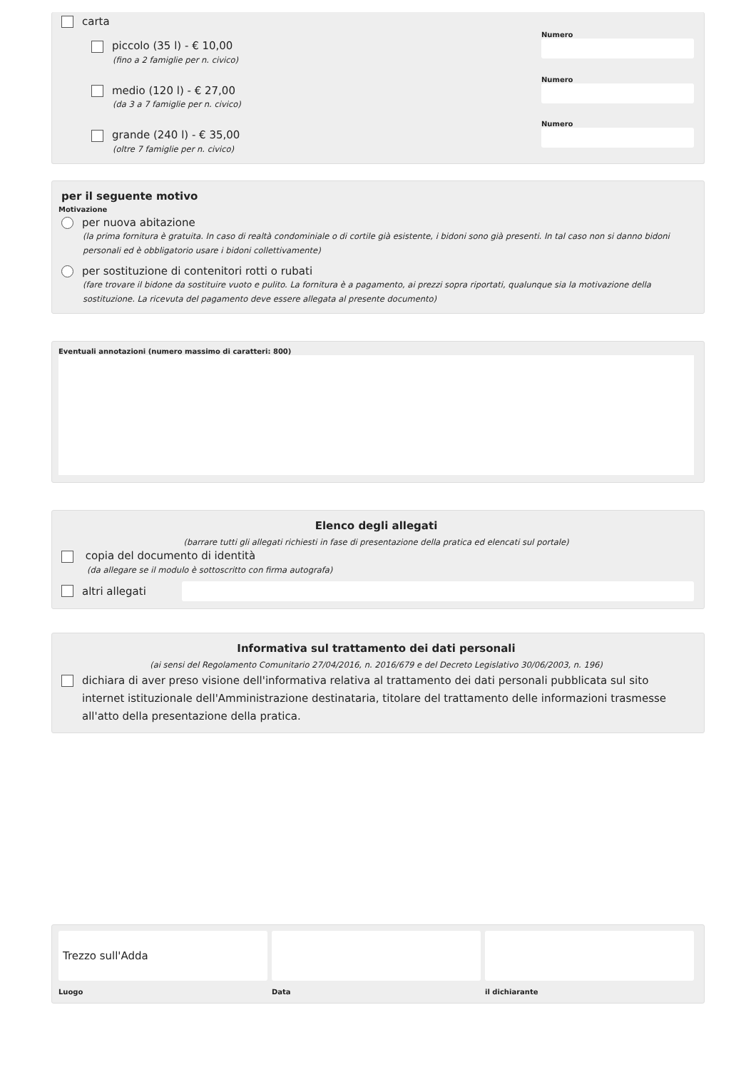carta
piccolo (35 l) - € 10,00
(fino a 2 famiglie per n. civico)
Numero
medio (120 l) - € 27,00
(da 3 a 7 famiglie per n. civico)
Numero
grande (240 l) - € 35,00
(oltre 7 famiglie per n. civico)
Numero
per il seguente motivo
Motivazione
per nuova abitazione
(la prima fornitura è gratuita. In caso di realtà condominiale o di cortile già esistente, i bidoni sono già presenti. In tal caso non si danno bidoni personali ed è obbligatorio usare i bidoni collettivamente)
per sostituzione di contenitori rotti o rubati
(fare trovare il bidone da sostituire vuoto e pulito. La fornitura è a pagamento, ai prezzi sopra riportati, qualunque sia la motivazione della sostituzione. La ricevuta del pagamento deve essere allegata al presente documento)
Eventuali annotazioni (numero massimo di caratteri: 800)
Elenco degli allegati
(barrare tutti gli allegati richiesti in fase di presentazione della pratica ed elencati sul portale)
copia del documento di identità
(da allegare se il modulo è sottoscritto con firma autografa)
altri allegati
Informativa sul trattamento dei dati personali
(ai sensi del Regolamento Comunitario 27/04/2016, n. 2016/679 e del Decreto Legislativo 30/06/2003, n. 196)
dichiara di aver preso visione dell'informativa relativa al trattamento dei dati personali pubblicata sul sito internet istituzionale dell'Amministrazione destinataria, titolare del trattamento delle informazioni trasmesse all'atto della presentazione della pratica.
Trezzo sull'Adda
Luogo
Data il dichiarante